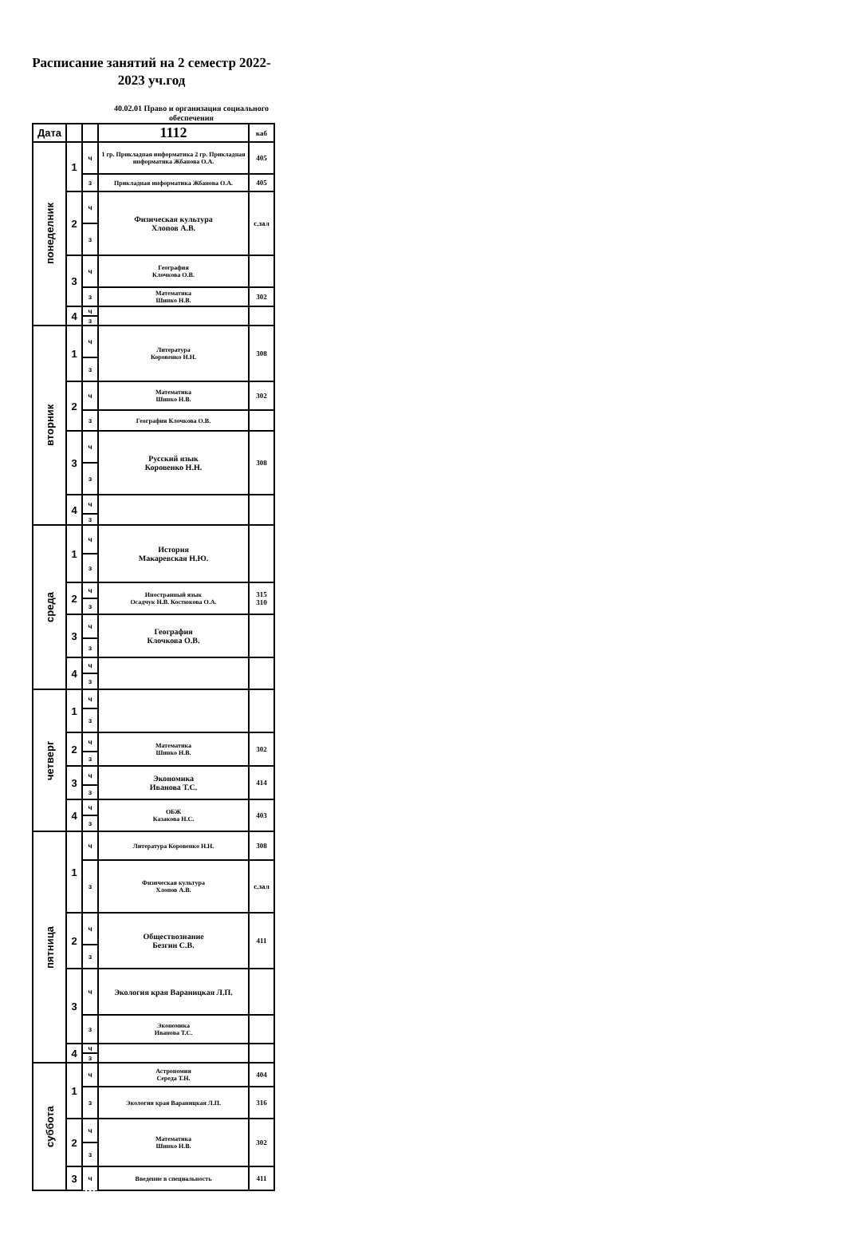Расписание занятий на 2 семестр 2022-2023 уч.год
40.02.01 Право и организация социального обеспечения
| Дата | | | 1112 | каб |
| понеделник | 1 | ч | 1 гр. Прикладная информатика 2 гр. Прикладная информатика Жбанова О.А. | 405 |
| | | з | Прикладная информатика Жбанова О.А. | 405 |
| | 2 | ч | Физическая культура Хлопов А.В. | с.зал |
| | | з | | |
| | 3 | ч | География Клочкова О.В. | |
| | | з | Математика Шинко Н.В. | 302 |
| | 4 | ч | | |
| | | з | | |
| вторник | 1 | ч | Литература Коровенко Н.Н. | 308 |
| | | з | | |
| | 2 | ч | Математика Шинко Н.В. | 302 |
| | | з | География Клочкова О.В. | |
| | 3 | ч | Русский язык Коровенко Н.Н. | 308 |
| | | з | | |
| | 4 | ч | | |
| | | з | | |
| среда | 1 | ч | История Макаревская Н.Ю. | |
| | | з | | |
| | 2 | ч | Иностранный язык Осадчук Н.В. Костюкова О.А. | 315 310 |
| | | з | | |
| | 3 | ч | География Клочкова О.В. | |
| | | з | | |
| | 4 | ч | | |
| | | з | | |
| четверг | 1 | ч | | |
| | | з | | |
| | 2 | ч | Математика Шинко Н.В. | 302 |
| | | з | | |
| | 3 | ч | Экономика Иванова Т.С. | 414 |
| | | з | | |
| | 4 | ч | ОБЖ Казакова Н.С. | 403 |
| | | з | | |
| пятница | 1 | ч | Литература Коровенко Н.Н. | 308 |
| | | з | Физическая культура Хлопов А.В. | с.зал |
| | 2 | ч | Обществознание Безгин С.В. | 411 |
| | | з | | |
| | 3 | ч | Экология края Вараницкая Л.П. | |
| | | з | Экономика Иванова Т.С. | |
| | 4 | ч | | |
| | | з | | |
| суббота | 1 | ч | Астрономия Середа Т.Н. | 404 |
| | | з | Экология края Вараницкая Л.П. | 316 |
| | 2 | ч | Математика Шинко Н.В. | 302 |
| | | з | | |
| | 3 | ч | Введение в специальность | 411 |